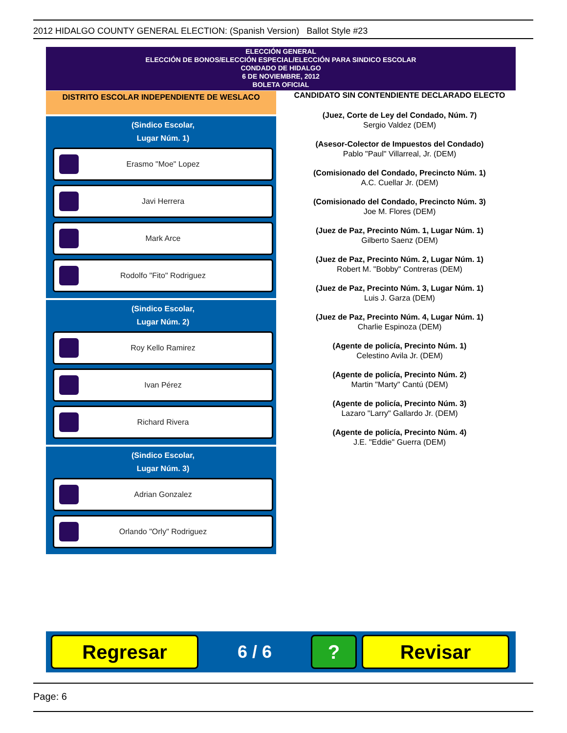2012 HIDALGO COUNTY GENERAL ELECTION: (Spanish Version) Ballot Style #23
ELECCIÓN GENERAL
ELECCIÓN DE BONOS/ELECCIÓN ESPECIAL/ELECCIÓN PARA SINDICO ESCOLAR
CONDADO DE HIDALGO
6 DE NOVIEMBRE, 2012
BOLETA OFICIAL
DISTRITO ESCOLAR INDEPENDIENTE DE WESLACO
(Sindico Escolar,
Lugar Núm. 1)
Erasmo "Moe" Lopez
Javi Herrera
Mark Arce
Rodolfo "Fito" Rodriguez
(Sindico Escolar,
Lugar Núm. 2)
Roy Kello Ramirez
Ivan Pérez
Richard Rivera
(Sindico Escolar,
Lugar Núm. 3)
Adrian Gonzalez
Orlando "Orly" Rodriguez
CANDIDATO SIN CONTENDIENTE DECLARADO ELECTO
(Juez, Corte de Ley del Condado, Núm. 7)
Sergio Valdez (DEM)
(Asesor-Colector de Impuestos del Condado)
Pablo "Paul" Villarreal, Jr. (DEM)
(Comisionado del Condado, Precincto Núm. 1)
A.C. Cuellar Jr. (DEM)
(Comisionado del Condado, Precincto Núm. 3)
Joe M. Flores (DEM)
(Juez de Paz, Precinto Núm. 1, Lugar Núm. 1)
Gilberto Saenz (DEM)
(Juez de Paz, Precinto Núm. 2, Lugar Núm. 1)
Robert M. "Bobby" Contreras (DEM)
(Juez de Paz, Precinto Núm. 3, Lugar Núm. 1)
Luis J. Garza (DEM)
(Juez de Paz, Precinto Núm. 4, Lugar Núm. 1)
Charlie Espinoza (DEM)
(Agente de policía, Precinto Núm. 1)
Celestino Avila Jr. (DEM)
(Agente de policía, Precinto Núm. 2)
Martin "Marty" Cantú (DEM)
(Agente de policía, Precinto Núm. 3)
Lazaro "Larry" Gallardo Jr. (DEM)
(Agente de policía, Precinto Núm. 4)
J.E. "Eddie" Guerra (DEM)
Regresar
6 / 6
? Revisar
Page: 6